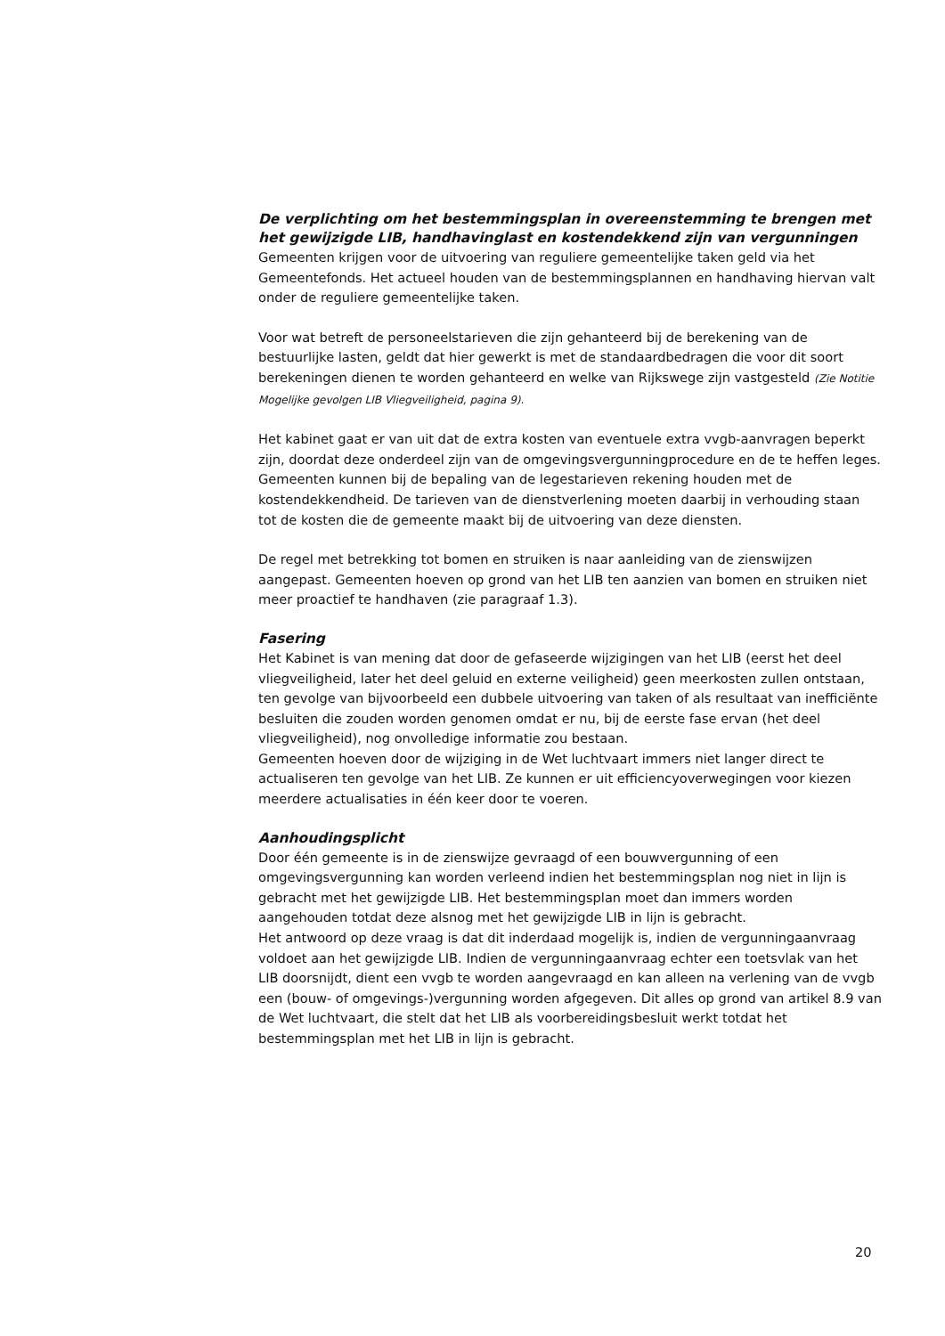De verplichting om het bestemmingsplan in overeenstemming te brengen met het gewijzigde LIB, handhavinglast en kostendekkend zijn van vergunningen
Gemeenten krijgen voor de uitvoering van reguliere gemeentelijke taken geld via het Gemeentefonds. Het actueel houden van de bestemmingsplannen en handhaving hiervan valt onder de reguliere gemeentelijke taken.
Voor wat betreft de personeelstarieven die zijn gehanteerd bij de berekening van de bestuurlijke lasten, geldt dat hier gewerkt is met de standaardbedragen die voor dit soort berekeningen dienen te worden gehanteerd en welke van Rijkswege zijn vastgesteld (Zie Notitie Mogelijke gevolgen LIB Vliegveiligheid, pagina 9).
Het kabinet gaat er van uit dat de extra kosten van eventuele extra vvgb-aanvragen beperkt zijn, doordat deze onderdeel zijn van de omgevingsvergunningprocedure en de te heffen leges. Gemeenten kunnen bij de bepaling van de legestarieven rekening houden met de kostendekkendheid. De tarieven van de dienstverlening moeten daarbij in verhouding staan tot de kosten die de gemeente maakt bij de uitvoering van deze diensten.
De regel met betrekking tot bomen en struiken is naar aanleiding van de zienswijzen aangepast. Gemeenten hoeven op grond van het LIB ten aanzien van bomen en struiken niet meer proactief te handhaven (zie paragraaf 1.3).
Fasering
Het Kabinet is van mening dat door de gefaseerde wijzigingen van het LIB (eerst het deel vliegveiligheid, later het deel geluid en externe veiligheid) geen meerkosten zullen ontstaan, ten gevolge van bijvoorbeeld een dubbele uitvoering van taken of als resultaat van inefficiënte besluiten die zouden worden genomen omdat er nu, bij de eerste fase ervan (het deel vliegveiligheid), nog onvolledige informatie zou bestaan.
Gemeenten hoeven door de wijziging in de Wet luchtvaart immers niet langer direct te actualiseren ten gevolge van het LIB. Ze kunnen er uit efficiencyoverwegingen voor kiezen meerdere actualisaties in één keer door te voeren.
Aanhoudingsplicht
Door één gemeente is in de zienswijze gevraagd of een bouwvergunning of een omgevingsvergunning kan worden verleend indien het bestemmingsplan nog niet in lijn is gebracht met het gewijzigde LIB. Het bestemmingsplan moet dan immers worden aangehouden totdat deze alsnog met het gewijzigde LIB in lijn is gebracht.
Het antwoord op deze vraag is dat dit inderdaad mogelijk is, indien de vergunningaanvraag voldoet aan het gewijzigde LIB. Indien de vergunningaanvraag echter een toetsvlak van het LIB doorsnijdt, dient een vvgb te worden aangevraagd en kan alleen na verlening van de vvgb een (bouw- of omgevings-)vergunning worden afgegeven. Dit alles op grond van artikel 8.9 van de Wet luchtvaart, die stelt dat het LIB als voorbereidingsbesluit werkt totdat het bestemmingsplan met het LIB in lijn is gebracht.
20